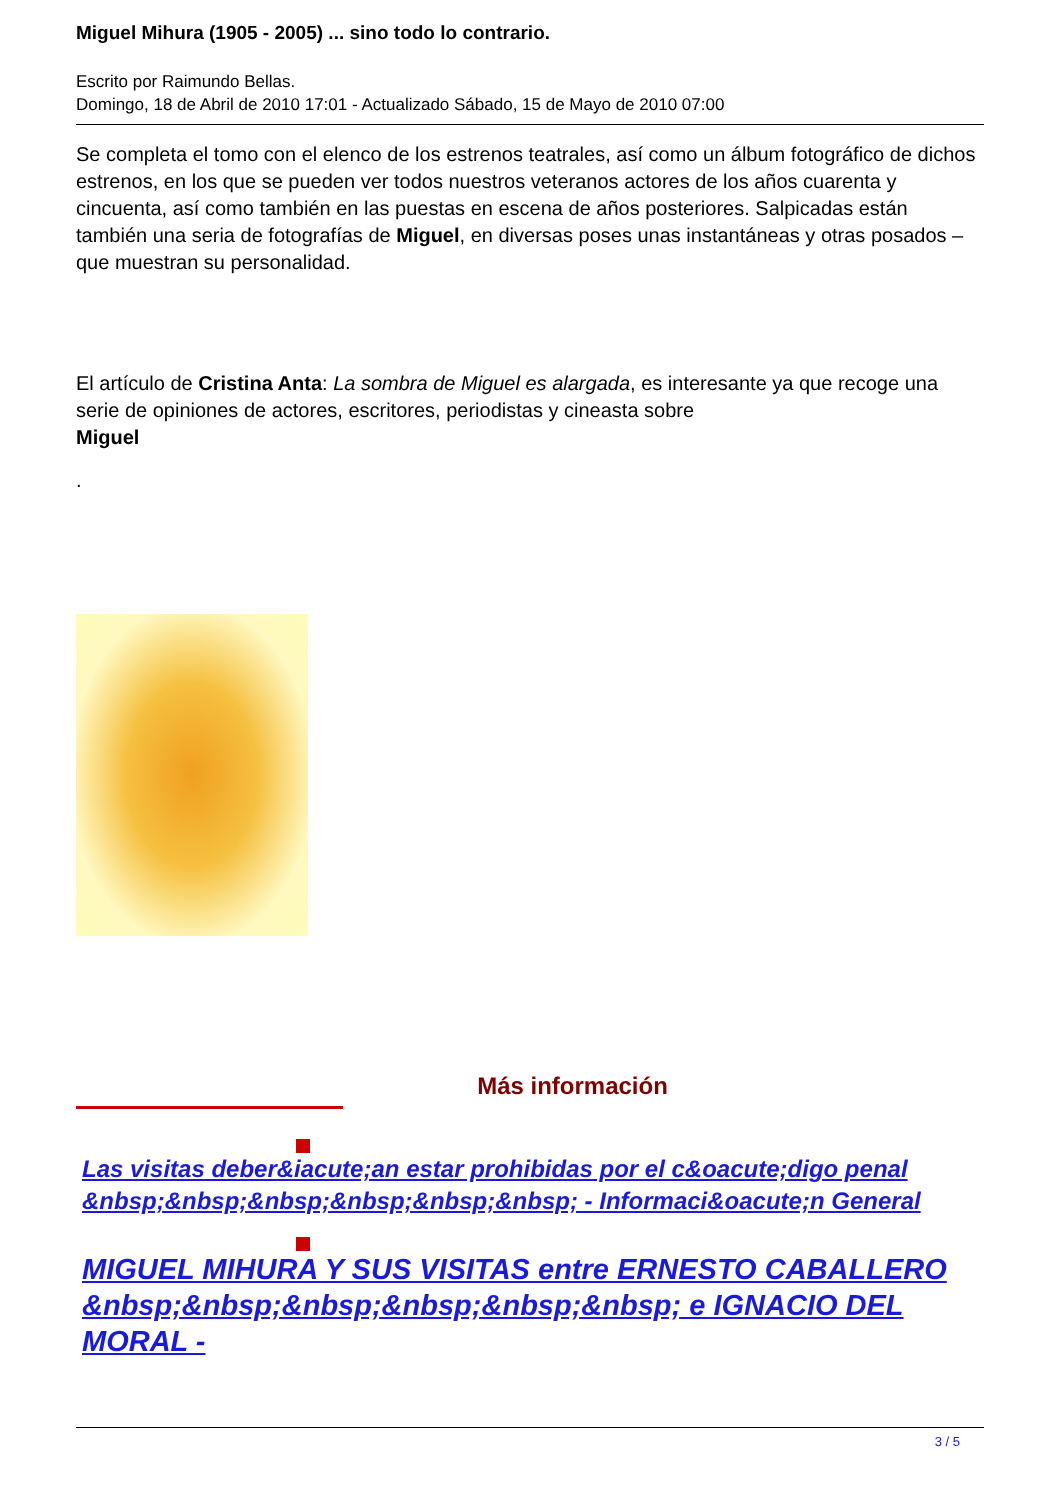Miguel Mihura (1905 - 2005) ... sino todo lo contrario.
Escrito por Raimundo Bellas.
Domingo, 18 de Abril de 2010 17:01 - Actualizado Sábado, 15 de Mayo de 2010 07:00
Se completa el tomo con el elenco de los estrenos teatrales, así como un álbum fotográfico de dichos estrenos, en los que se pueden ver todos nuestros veteranos actores de los años cuarenta y cincuenta, así como también en las puestas en escena de años posteriores. Salpicadas están también una seria de fotografías de Miguel, en diversas poses unas instantáneas y otras posados – que muestran su personalidad.
El artículo de Cristina Anta: La sombra de Miguel es alargada, es interesante ya que recoge una serie de opiniones de actores, escritores, periodistas y cineasta sobre
Miguel
.
Más información
Las visitas deber&iacute;an estar prohibidas por el c&oacute;digo penal &nbsp;&nbsp;&nbsp;&nbsp;&nbsp;&nbsp; - Informaci&oacute;n General
MIGUEL MIHURA Y SUS VISITAS entre ERNESTO CABALLERO &nbsp;&nbsp;&nbsp;&nbsp;&nbsp;&nbsp; e IGNACIO DEL MORAL -
3 / 5